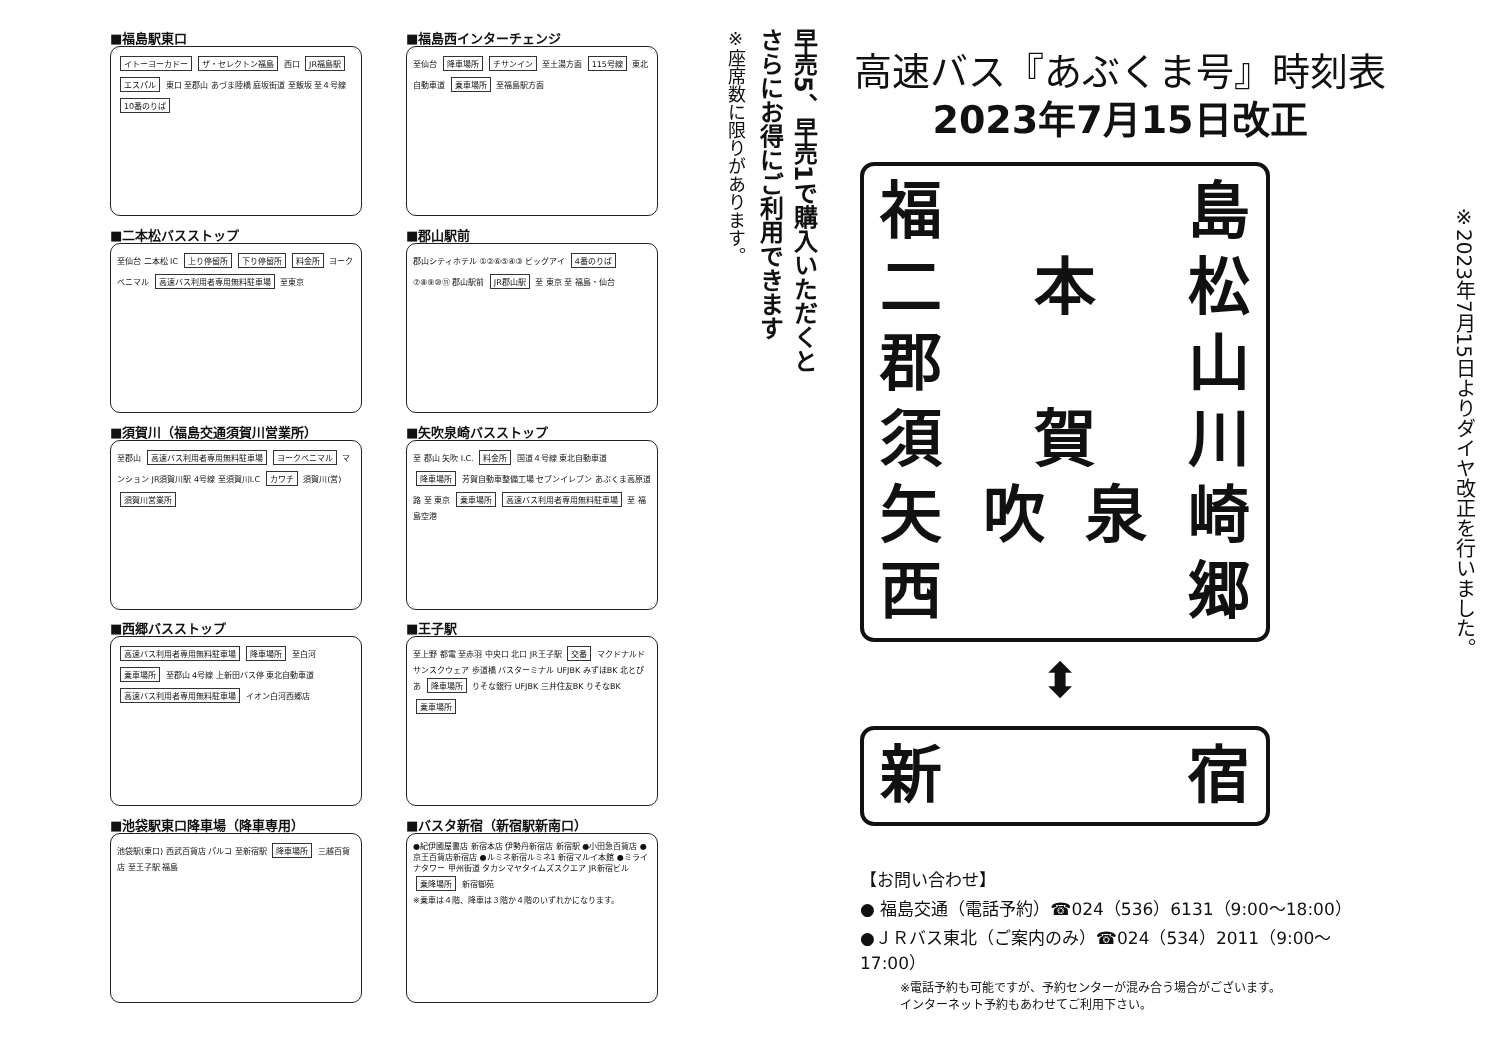■福島駅東口
イトーヨーカドー ザ・セレクトン福島 西口 JR福島駅 エスパル 東口 至郡山 あづま陸橋 庭坂街道 至飯坂 至４号線 10番のりば
■福島西インターチェンジ
至仙台 降車場所 チサンイン 至土湯方面 115号線 東北自動車道 乗車場所 至福島駅方面
■二本松バスストップ
至仙台 二本松 IC 上り停留所 下り停留所 料金所 ヨークベニマル 高速バス利用者専用無料駐車場 至東京
■郡山駅前
郡山シティホテル ①②⑥⑤④③ ビッグアイ 4番のりば ⑦⑧⑨⑩⑪ 郡山駅前 JR郡山駅 至 東京 至 福島・仙台
■須賀川（福島交通須賀川営業所）
至郡山 高速バス利用者専用無料駐車場 ヨークベニマル マンション JR須賀川駅 4号線 至須賀川I.C カワチ 須賀川(営) 須賀川営業所
■矢吹泉崎バスストップ
至 郡山 矢吹 I.C. 料金所 国道４号線 東北自動車道 降車場所 芳賀自動車整備工場 セブンイレブン あぶくま高原道路 至 東京 乗車場所 高速バス利用者専用無料駐車場 至 福島空港
■西郷バスストップ
高速バス利用者専用無料駐車場 降車場所 至白河 乗車場所 至郡山 4号線 上新田バス停 東北自動車道 高速バス利用者専用無料駐車場 イオン白河西郷店
■王子駅
至上野 都電 至赤羽 中央口 北口 JR王子駅 交番 マクドナルド サンスクウェア 歩道橋 バスターミナル UFJBK みずほBK 北とぴあ 降車場所 りそな銀行 UFJBK 三井住友BK りそなBK 乗車場所
■池袋駅東口降車場（降車専用）
池袋駅(東口) 西武百貨店 パルコ 至新宿駅 降車場所 三越百貨店 至王子駅 福島
■バスタ新宿（新宿駅新南口）
●紀伊國屋書店 新宿本店 伊勢丹新宿店 新宿駅 ●小田急百貨店 ●京王百貨店新宿店 ●ルミネ新宿ルミネ1 新宿マルイ本館 ●ミライナタワー 甲州街道 タカシマヤタイムズスクエア JR新宿ビル 乗降場所 新宿御苑
※乗車は４階、降車は３階か４階のいずれかになります。
早売5、早売1で購入いただくと
さらにお得にご利用できます
※座席数に限りがあります。
高速バス『あぶくま号』時刻表
2023年7月15日改正
福島
二本松
郡山
須賀川
矢吹泉崎
西郷
⬍
新宿
【お問い合わせ】
● 福島交通（電話予約）☎024（536）6131（9:00〜18:00）
●ＪＲバス東北（ご案内のみ）☎024（534）2011（9:00〜17:00）
※電話予約も可能ですが、予約センターが混み合う場合がございます。
インターネット予約もあわせてご利用下さい。
※2023年7月15日よりダイヤ改正を行いました。